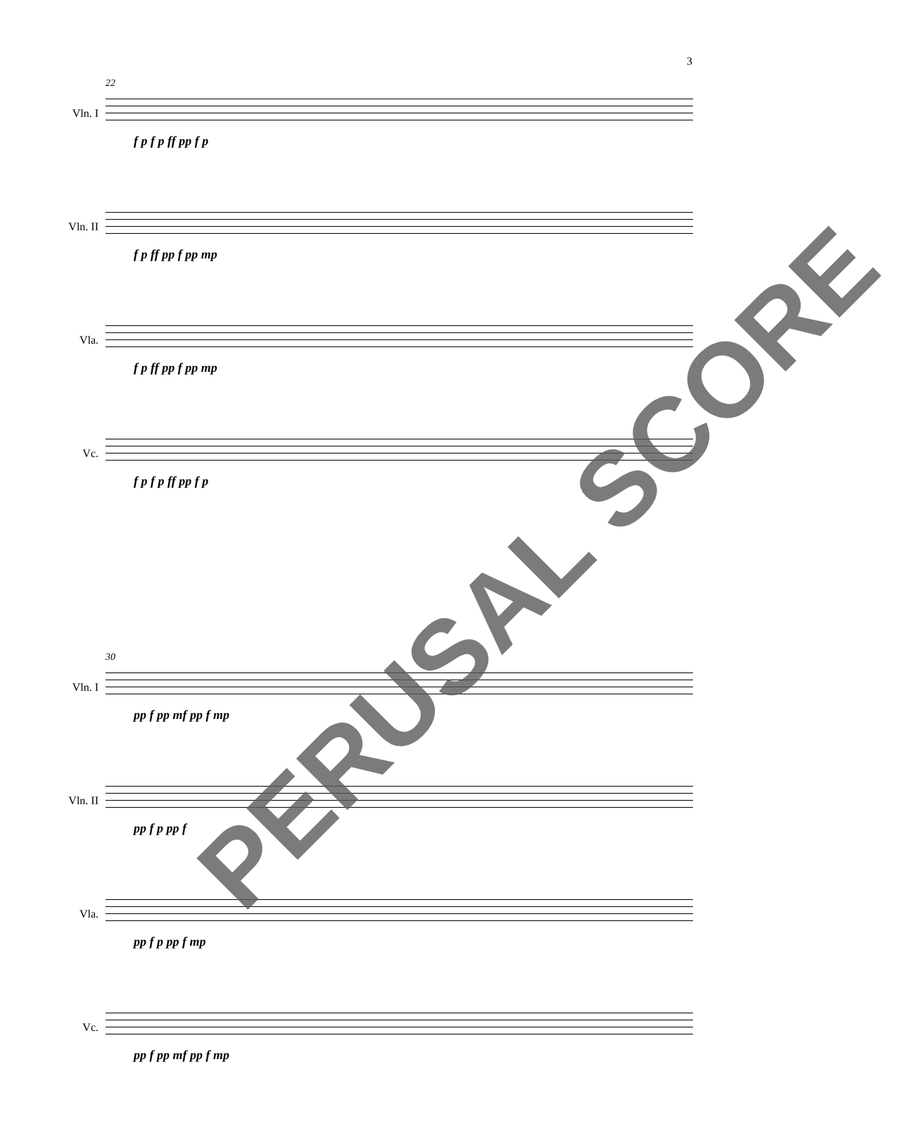3
22
Vln. I
f p f p ff pp f p
Vln. II
f p ff pp f pp mp
Vla.
f p ff pp f pp mp
Vc.
f p f p ff pp f p
30
Vln. I
pp f pp mf pp f mp
Vln. II
pp f p pp f
Vla.
pp f p pp f mp
Vc.
pp f pp mf pp f mp
PERUSAL SCORE